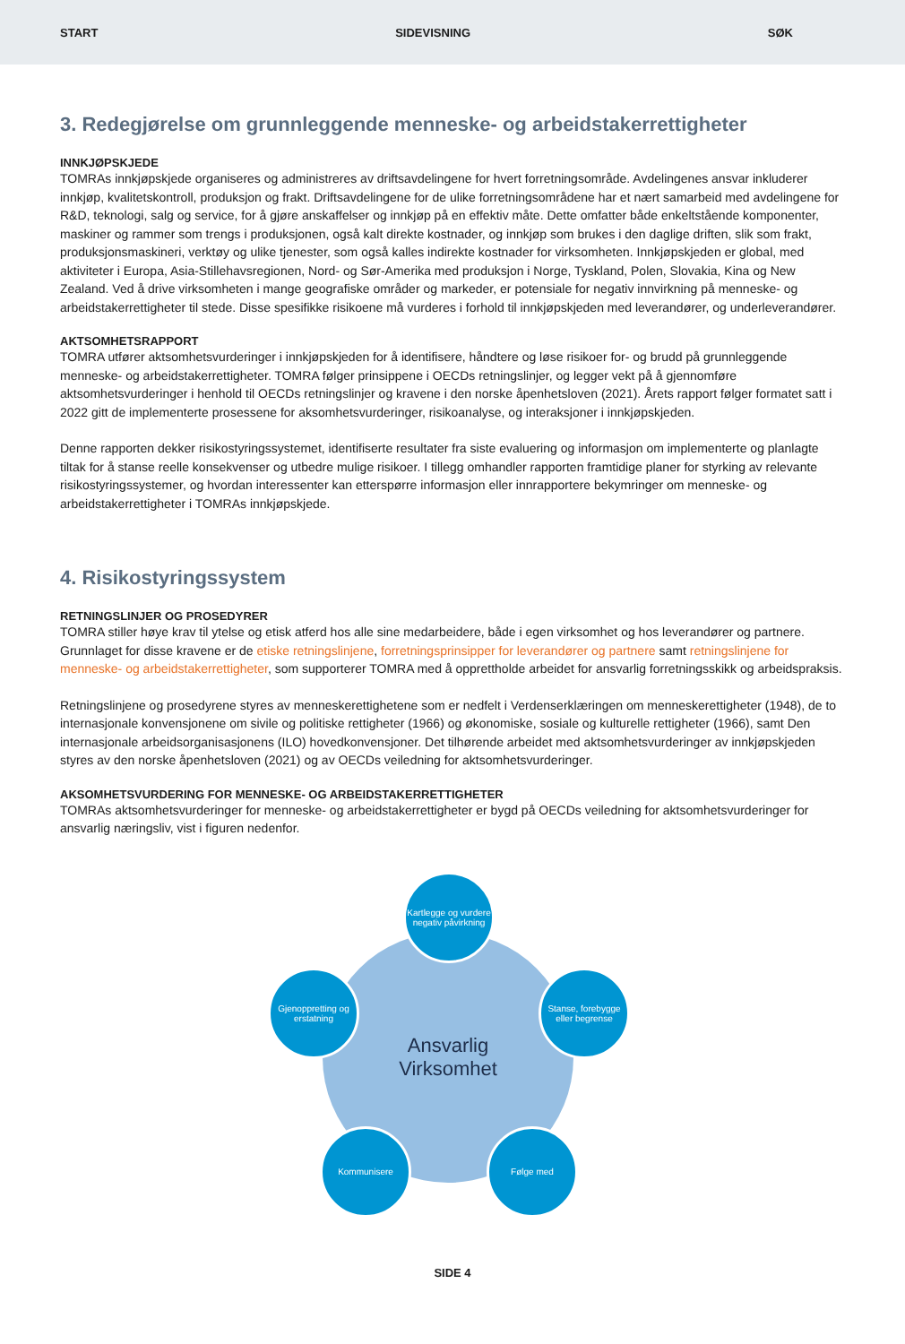START SIDEVISNING SØK
3. Redegjørelse om grunnleggende menneske- og arbeidstakerrettigheter
INNKJØPSKJEDE
TOMRAs innkjøpskjede organiseres og administreres av driftsavdelingene for hvert forretningsområde. Avdelingenes ansvar inkluderer innkjøp, kvalitetskontroll, produksjon og frakt. Driftsavdelingene for de ulike forretningsområdene har et nært samarbeid med avdelingene for R&D, teknologi, salg og service, for å gjøre anskaffelser og innkjøp på en effektiv måte. Dette omfatter både enkeltstående komponenter, maskiner og rammer som trengs i produksjonen, også kalt direkte kostnader, og innkjøp som brukes i den daglige driften, slik som frakt, produksjonsmaskineri, verktøy og ulike tjenester, som også kalles indirekte kostnader for virksomheten. Innkjøpskjeden er global, med aktiviteter i Europa, Asia-Stillehavsregionen, Nord- og Sør-Amerika med produksjon i Norge, Tyskland, Polen, Slovakia, Kina og New Zealand. Ved å drive virksomheten i mange geografiske områder og markeder, er potensiale for negativ innvirkning på menneske- og arbeidstakerrettigheter til stede. Disse spesifikke risikoene må vurderes i forhold til innkjøpskjeden med leverandører, og underleverandører.
AKTSOMHETSRAPPORT
TOMRA utfører aktsomhetsvurderinger i innkjøpskjeden for å identifisere, håndtere og løse risikoer for- og brudd på grunnleggende menneske- og arbeidstakerrettigheter. TOMRA følger prinsippene i OECDs retningslinjer, og legger vekt på å gjennomføre aktsomhetsvurderinger i henhold til OECDs retningslinjer og kravene i den norske åpenhetsloven (2021). Årets rapport følger formatet satt i 2022 gitt de implementerte prosessene for aksomhetsvurderinger, risikoanalyse, og interaksjoner i innkjøpskjeden.
Denne rapporten dekker risikostyringssystemet, identifiserte resultater fra siste evaluering og informasjon om implementerte og planlagte tiltak for å stanse reelle konsekvenser og utbedre mulige risikoer. I tillegg omhandler rapporten framtidige planer for styrking av relevante risikostyringssystemer, og hvordan interessenter kan etterspørre informasjon eller innrapportere bekymringer om menneske- og arbeidstakerrettigheter i TOMRAs innkjøpskjede.
4. Risikostyringssystem
RETNINGSLINJER OG PROSEDYRER
TOMRA stiller høye krav til ytelse og etisk atferd hos alle sine medarbeidere, både i egen virksomhet og hos leverandører og partnere. Grunnlaget for disse kravene er de etiske retningslinjene, forretningsprinsipper for leverandører og partnere samt retningslinjene for menneske- og arbeidstakerrettigheter, som supporterer TOMRA med å opprettholde arbeidet for ansvarlig forretningsskikk og arbeidspraksis.
Retningslinjene og prosedyrene styres av menneskerettighetene som er nedfelt i Verdenserklæringen om menneskerettigheter (1948), de to internasjonale konvensjonene om sivile og politiske rettigheter (1966) og økonomiske, sosiale og kulturelle rettigheter (1966), samt Den internasjonale arbeidsorganisasjonens (ILO) hovedkonvensjoner. Det tilhørende arbeidet med aktsomhetsvurderinger av innkjøpskjeden styres av den norske åpenhetsloven (2021) og av OECDs veiledning for aktsomhetsvurderinger.
AKSOMHETSVURDERING FOR MENNESKE- OG ARBEIDSTAKERRETTIGHETER
TOMRAs aktsomhetsvurderinger for menneske- og arbeidstakerrettigheter er bygd på OECDs veiledning for aktsomhetsvurderinger for ansvarlig næringsliv, vist i figuren nedenfor.
Ansvarlig
Virksomhet
Kartlegge og vurdere negativ påvirkning
Stanse, forebygge eller begrense
Følge med
Kommunisere
Gjenoppretting og erstatning
SIDE 4